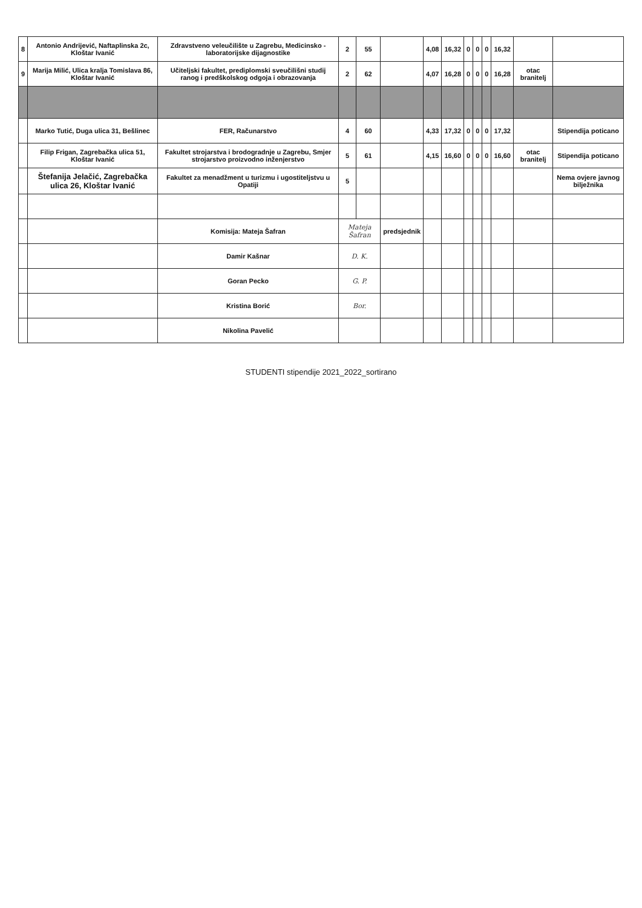| 8 | Antonio Andrijević, Naftaplinska 2c, Kloštar Ivanić | Zdravstveno veleučilište u Zagrebu, Medicinsko - laboratorijske dijagnostike | 2 | 55 | | 4,08 | 16,32 | 0 | 0 | 0 | 16,32 | | |
| 9 | Marija Milić, Ulica kralja Tomislava 86, Kloštar Ivanić | Učiteljski fakultet, prediplomski sveučilišni studij ranog i predškolskog odgoja i obrazovanja | 2 | 62 | | 4,07 | 16,28 | 0 | 0 | 0 | 16,28 | otac branitelj | |
| | Marko Tutić, Duga ulica 31, Bešlinec | FER, Računarstvo | 4 | 60 | | 4,33 | 17,32 | 0 | 0 | 0 | 17,32 | | Stipendija poticano |
| | Filip Frigan, Zagrebačka ulica 51, Kloštar Ivanić | Fakultet strojarstva i brodogradnje u Zagrebu, Smjer strojarstvo proizvodno inženjerstvo | 5 | 61 | | 4,15 | 16,60 | 0 | 0 | 0 | 16,60 | otac branitelj | Stipendija poticano |
| | Štefanija Jelačić, Zagrebačka ulica 26, Kloštar Ivanić | Fakultet za menadžment u turizmu i ugostiteljstvu u Opatiji | 5 | | | | | | | | | | Nema ovjere javnog bilježnika |
| | | Komisija: Mateja Šafran | Mateja Šafran | | predsjednik | | | | | | | | |
| | | Damir Kašnar | D. K. | | | | | | | | | | |
| | | Goran Pecko | G. P. | | | | | | | | | | |
| | | Kristina Borić | Bor. | | | | | | | | | | |
| | | Nikolina Pavelić | | | | | | | | | | | |
STUDENTI stipendije 2021_2022_sortirano